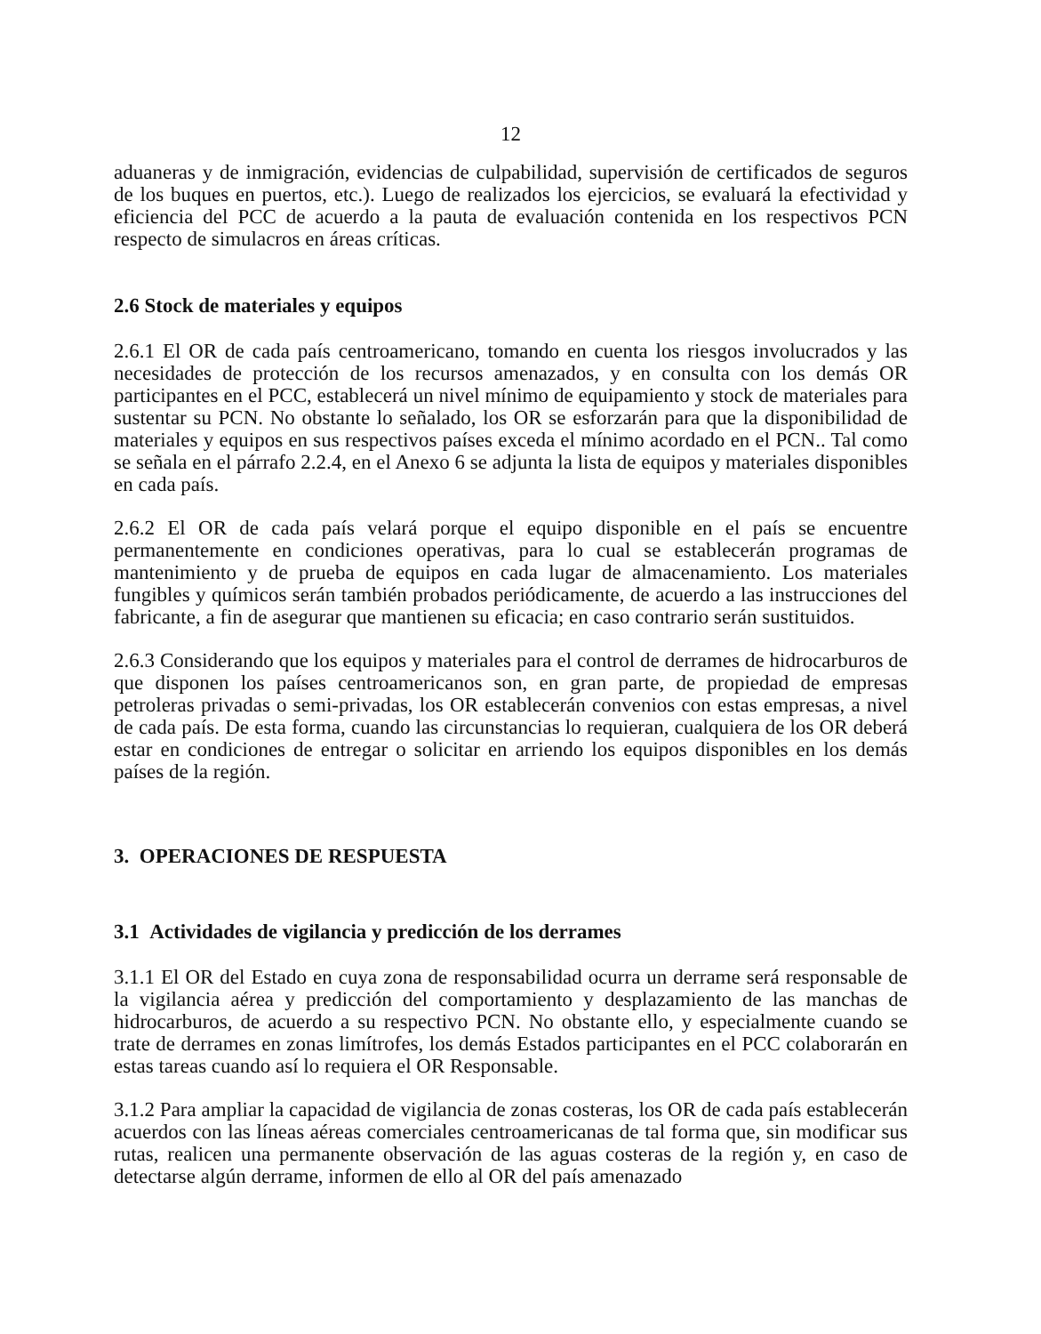12
aduaneras y de inmigración, evidencias de culpabilidad, supervisión de certificados de seguros de los buques en puertos, etc.). Luego de realizados los ejercicios, se evaluará la efectividad y eficiencia del PCC de acuerdo a la pauta de evaluación contenida en los respectivos PCN respecto de simulacros en áreas críticas.
2.6 Stock de materiales y equipos
2.6.1 El OR de cada país centroamericano, tomando en cuenta los riesgos involucrados y las necesidades de protección de los recursos amenazados, y en consulta con los demás OR participantes en el PCC, establecerá un nivel mínimo de equipamiento y stock de materiales para sustentar su PCN. No obstante lo señalado, los OR se esforzarán para que la disponibilidad de materiales y equipos en sus respectivos países exceda el mínimo acordado en el PCN.. Tal como se señala en el párrafo 2.2.4, en el Anexo 6 se adjunta la lista de equipos y materiales disponibles en cada país.
2.6.2 El OR de cada país velará porque el equipo disponible en el país se encuentre permanentemente en condiciones operativas, para lo cual se establecerán programas de mantenimiento y de prueba de equipos en cada lugar de almacenamiento. Los materiales fungibles y químicos serán también probados periódicamente, de acuerdo a las instrucciones del fabricante, a fin de asegurar que mantienen su eficacia; en caso contrario serán sustituidos.
2.6.3 Considerando que los equipos y materiales para el control de derrames de hidrocarburos de que disponen los países centroamericanos son, en gran parte, de propiedad de empresas petroleras privadas o semi-privadas, los OR establecerán convenios con estas empresas, a nivel de cada país. De esta forma, cuando las circunstancias lo requieran, cualquiera de los OR deberá estar en condiciones de entregar o solicitar en arriendo los equipos disponibles en los demás países de la región.
3. OPERACIONES DE RESPUESTA
3.1 Actividades de vigilancia y predicción de los derrames
3.1.1 El OR del Estado en cuya zona de responsabilidad ocurra un derrame será responsable de la vigilancia aérea y predicción del comportamiento y desplazamiento de las manchas de hidrocarburos, de acuerdo a su respectivo PCN. No obstante ello, y especialmente cuando se trate de derrames en zonas limítrofes, los demás Estados participantes en el PCC colaborarán en estas tareas cuando así lo requiera el OR Responsable.
3.1.2 Para ampliar la capacidad de vigilancia de zonas costeras, los OR de cada país establecerán acuerdos con las líneas aéreas comerciales centroamericanas de tal forma que, sin modificar sus rutas, realicen una permanente observación de las aguas costeras de la región y, en caso de detectarse algún derrame, informen de ello al OR del país amenazado